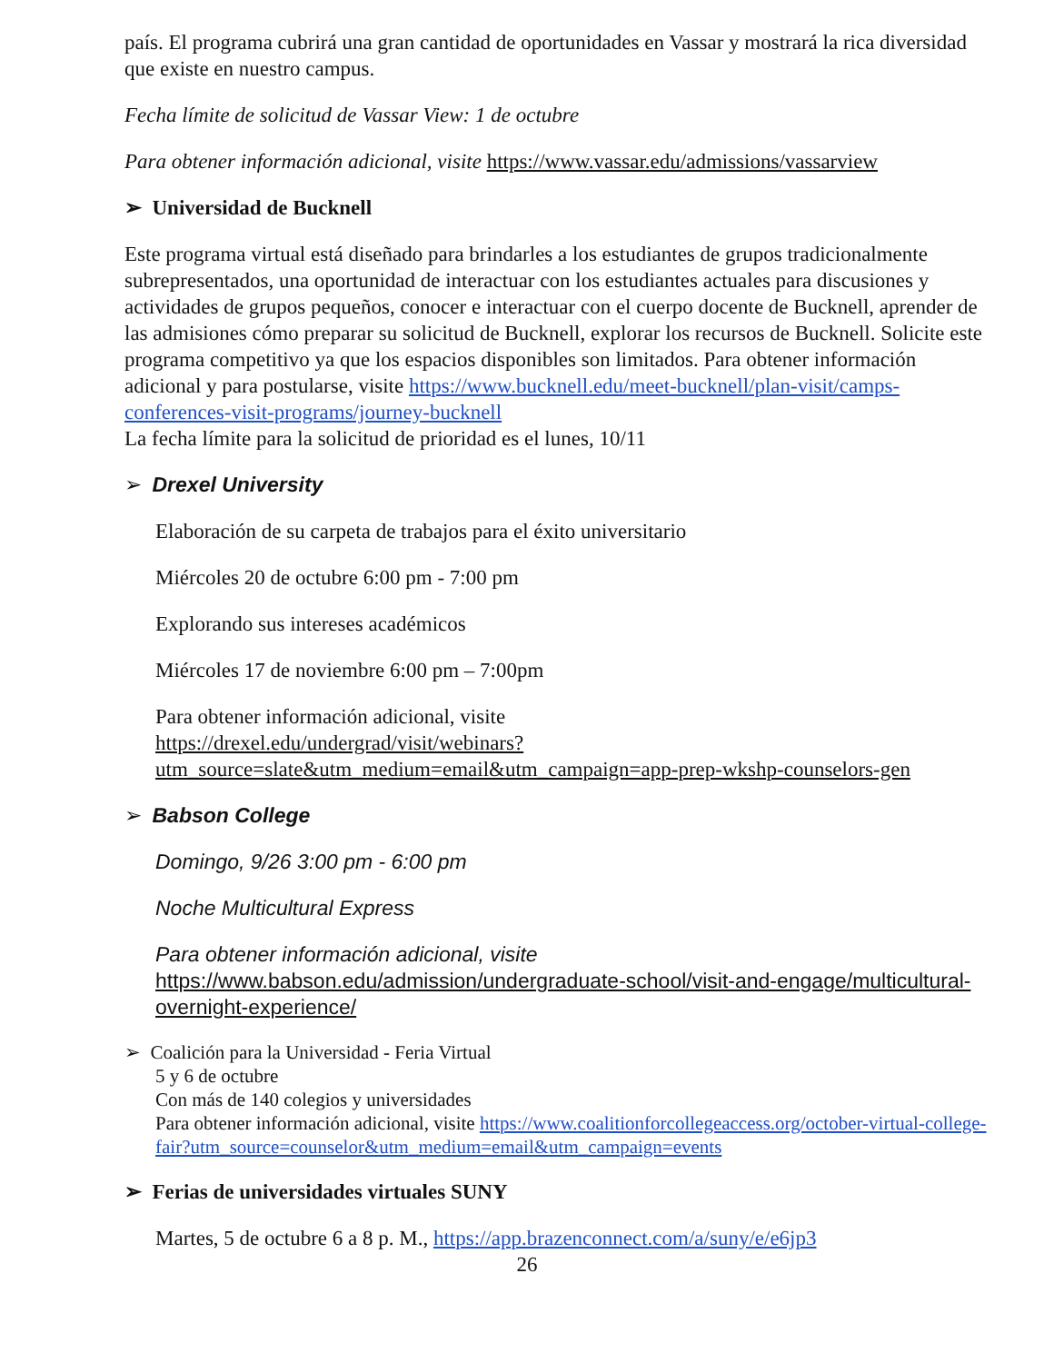país. El programa cubrirá una gran cantidad de oportunidades en Vassar y mostrará la rica diversidad que existe en nuestro campus.
Fecha límite de solicitud de Vassar View: 1 de octubre
Para obtener información adicional, visite https://www.vassar.edu/admissions/vassarview
➢ Universidad de Bucknell
Este programa virtual está diseñado para brindarles a los estudiantes de grupos tradicionalmente subrepresentados, una oportunidad de interactuar con los estudiantes actuales para discusiones y actividades de grupos pequeños, conocer e interactuar con el cuerpo docente de Bucknell, aprender de las admisiones cómo preparar su solicitud de Bucknell, explorar los recursos de Bucknell. Solicite este programa competitivo ya que los espacios disponibles son limitados. Para obtener información adicional y para postularse, visite https://www.bucknell.edu/meet-bucknell/plan-visit/camps-conferences-visit-programs/journey-bucknell
La fecha límite para la solicitud de prioridad es el lunes, 10/11
➢ Drexel University
Elaboración de su carpeta de trabajos para el éxito universitario
Miércoles 20 de octubre 6:00 pm - 7:00 pm
Explorando sus intereses académicos
Miércoles 17 de noviembre 6:00 pm – 7:00pm
Para obtener información adicional, visite
https://drexel.edu/undergrad/visit/webinars?utm_source=slate&utm_medium=email&utm_campaign=app-prep-wkshp-counselors-gen
➢ Babson College
Domingo, 9/26 3:00 pm - 6:00 pm
Noche Multicultural Express
Para obtener información adicional, visite
https://www.babson.edu/admission/undergraduate-school/visit-and-engage/multicultural-overnight-experience/
➢ Coalición para la Universidad - Feria Virtual
5 y 6 de octubre
Con más de 140 colegios y universidades
Para obtener información adicional, visite https://www.coalitionforcollegeaccess.org/october-virtual-college-fair?utm_source=counselor&utm_medium=email&utm_campaign=events
➢ Ferias de universidades virtuales SUNY
Martes, 5 de octubre 6 a 8 p. M., https://app.brazenconnect.com/a/suny/e/e6jp3
26